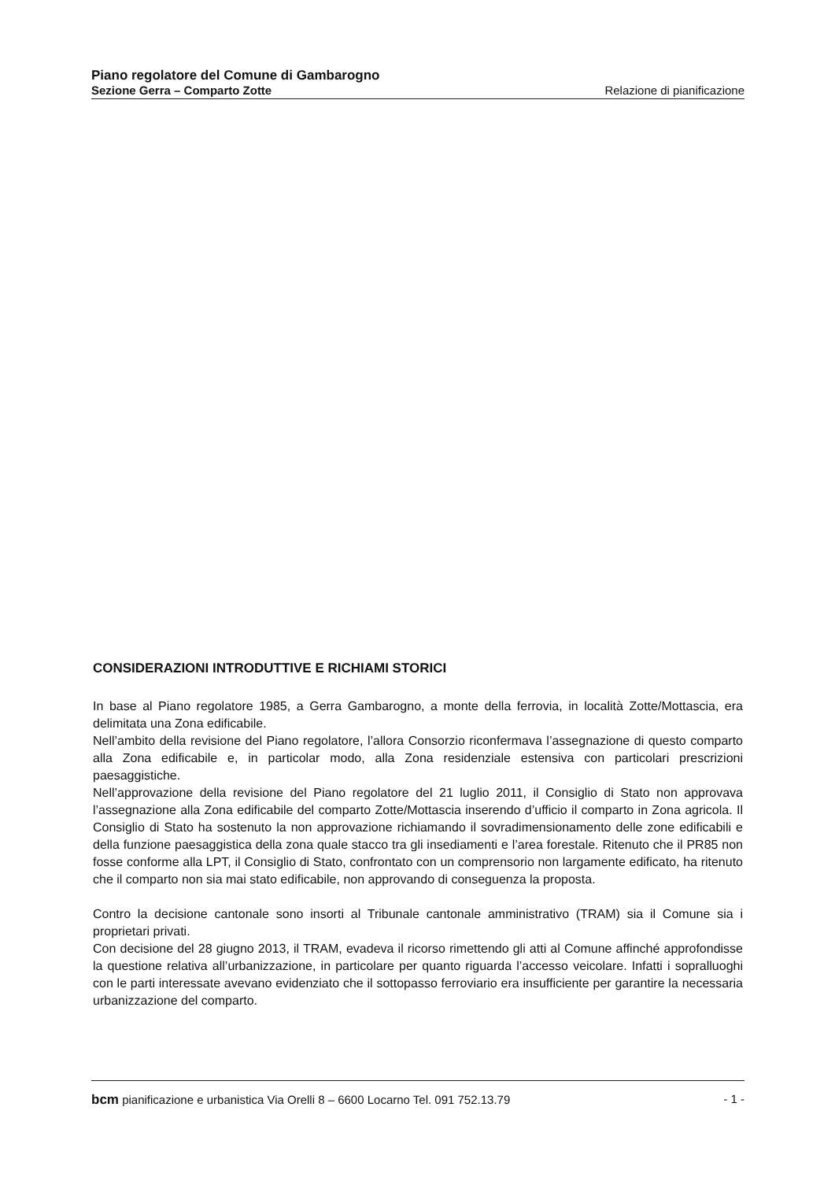Piano regolatore del Comune di Gambarogno
Sezione Gerra – Comparto Zotte Relazione di pianificazione
CONSIDERAZIONI INTRODUTTIVE E RICHIAMI STORICI
In base al Piano regolatore 1985, a Gerra Gambarogno, a monte della ferrovia, in località Zotte/Mottascia, era delimitata una Zona edificabile.
Nell’ambito della revisione del Piano regolatore, l’allora Consorzio riconfermava l’assegnazione di questo comparto alla Zona edificabile e, in particolar modo, alla Zona residenziale estensiva con particolari prescrizioni paesaggistiche.
Nell’approvazione della revisione del Piano regolatore del 21 luglio 2011, il Consiglio di Stato non approvava l’assegnazione alla Zona edificabile del comparto Zotte/Mottascia inserendo d’ufficio il comparto in Zona agricola. Il Consiglio di Stato ha sostenuto la non approvazione richiamando il sovradimensionamento delle zone edificabili e della funzione paesaggistica della zona quale stacco tra gli insediamenti e l’area forestale. Ritenuto che il PR85 non fosse conforme alla LPT, il Consiglio di Stato, confrontato con un comprensorio non largamente edificato, ha ritenuto che il comparto non sia mai stato edificabile, non approvando di conseguenza la proposta.
Contro la decisione cantonale sono insorti al Tribunale cantonale amministrativo (TRAM) sia il Comune sia i proprietari privati.
Con decisione del 28 giugno 2013, il TRAM, evadeva il ricorso rimettendo gli atti al Comune affinché approfondisse la questione relativa all’urbanizzazione, in particolare per quanto riguarda l’accesso veicolare. Infatti i sopralluoghi con le parti interessate avevano evidenziato che il sottopasso ferroviario era insufficiente per garantire la necessaria urbanizzazione del comparto.
bcm pianificazione e urbanistica Via Orelli 8 – 6600 Locarno Tel. 091 752.13.79 - 1 -